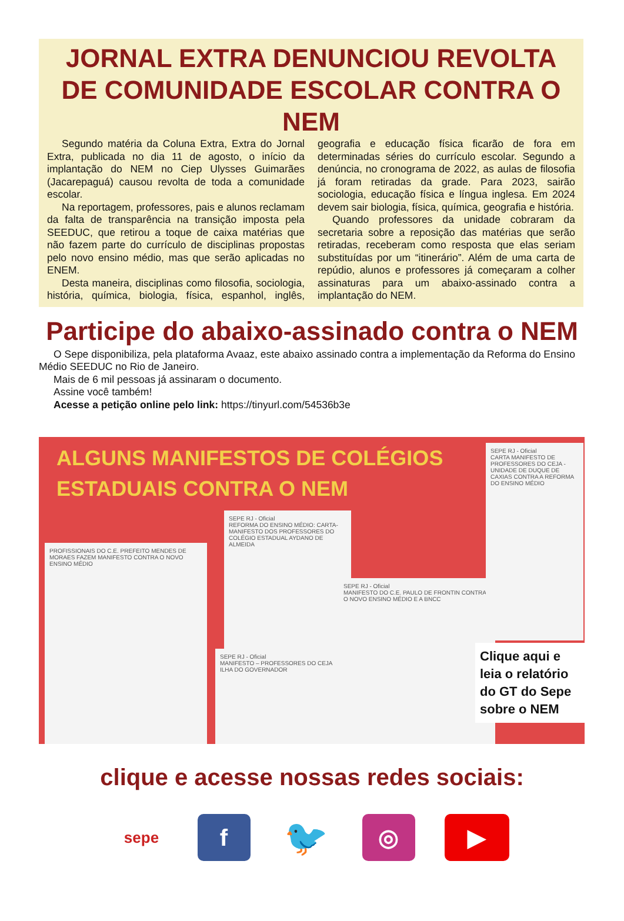JORNAL EXTRA DENUNCIOU REVOLTA DE COMUNIDADE ESCOLAR CONTRA O NEM
Segundo matéria da Coluna Extra, Extra do Jornal Extra, publicada no dia 11 de agosto, o início da implantação do NEM no Ciep Ulysses Guimarães (Jacarepaguá) causou revolta de toda a comunidade escolar.
Na reportagem, professores, pais e alunos reclamam da falta de transparência na transição imposta pela SEEDUC, que retirou a toque de caixa matérias que não fazem parte do currículo de disciplinas propostas pelo novo ensino médio, mas que serão aplicadas no ENEM.
Desta maneira, disciplinas como filosofia, sociologia, história, química, biologia, física, espanhol, inglês, geografia e educação física ficarão de fora em determinadas séries do currículo escolar. Segundo a denúncia, no cronograma de 2022, as aulas de filosofia já foram retiradas da grade. Para 2023, sairão sociologia, educação física e língua inglesa. Em 2024 devem sair biologia, física, química, geografia e história.
Quando professores da unidade cobraram da secretaria sobre a reposição das matérias que serão retiradas, receberam como resposta que elas seriam substituídas por um “itinerário”. Além de uma carta de repúdio, alunos e professores já começaram a colher assinaturas para um abaixo-assinado contra a implantação do NEM.
Participe do abaixo-assinado contra o NEM
O Sepe disponibiliza, pela plataforma Avaaz, este abaixo assinado contra a implementação da Reforma do Ensino Médio SEEDUC no Rio de Janeiro.
Mais de 6 mil pessoas já assinaram o documento.
Assine você também!
Acesse a petição online pelo link: https://tinyurl.com/54536b3e
ALGUNS MANIFESTOS DE COLÉGIOS ESTADUAIS CONTRA O NEM
PROFISSIONAIS DO C.E. PREFEITO MENDES DE MORAES FAZEM MANIFESTO CONTRA O NOVO ENSINO MÉDIO
SEPE RJ - Oficial
REFORMA DO ENSINO MÉDIO: CARTA-MANIFESTO DOS PROFESSORES DO COLÉGIO ESTADUAL AYDANO DE ALMEIDA
SEPE RJ - Oficial
MANIFESTO – PROFESSORES DO CEJA ILHA DO GOVERNADOR
SEPE RJ - Oficial
MANIFESTO DO C.E. PAULO DE FRONTIN CONTRA O NOVO ENSINO MÉDIO E A BNCC
SEPE RJ - Oficial
CARTA MANIFESTO DE PROFESSORES DO CEJA - UNIDADE DE DUQUE DE CAXIAS CONTRA A REFORMA DO ENSINO MÉDIO
Clique aqui e leia o relatório do GT do Sepe sobre o NEM
clique e acesse nossas redes sociais:
sepe
f
🐦
◎ ▶